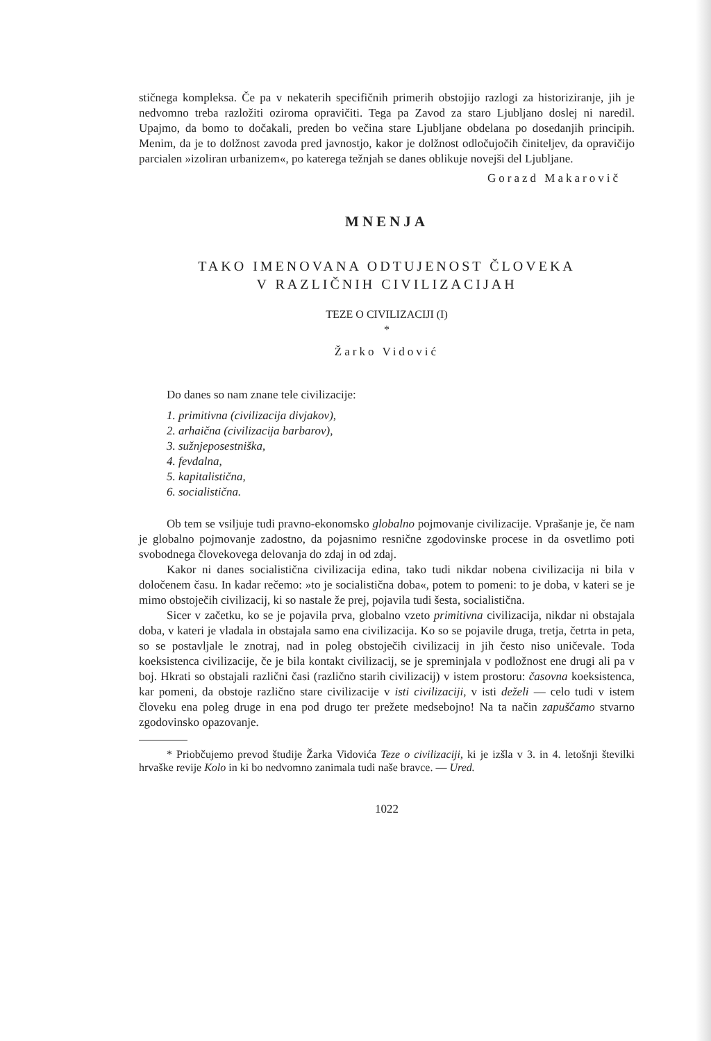stičnega kompleksa. Če pa v nekaterih specifičnih primerih obstojijo razlogi za historiziranje, jih je nedvomno treba razložiti oziroma opravičiti. Tega pa Zavod za staro Ljubljano doslej ni naredil. Upajmo, da bomo to dočakali, preden bo večina stare Ljubljane obdelana po dosedanjih principih. Menim, da je to dolžnost zavoda pred javnostjo, kakor je dolžnost odločujočih činiteljev, da opravičijo parcialen »izoliran urbanizem«, po katerega težnjah se danes oblikuje novejši del Ljubljane.
Gorazd Makarovič
MNENJA
TAKO IMENOVANA ODTUJENOST ČLOVEKA
V RAZLIČNIH CIVILIZACIJAH
TEZE O CIVILIZACIJI (I)
*
Žarko Vidović
Do danes so nam znane tele civilizacije:
1. primitivna (civilizacija divjakov),
2. arhaična (civilizacija barbarov),
3. sužnjeposestniška,
4. fevdalna,
5. kapitalistična,
6. socialistična.
Ob tem se vsiljuje tudi pravno-ekonomsko globalno pojmovanje civilizacije. Vprašanje je, če nam je globalno pojmovanje zadostno, da pojasnimo resnične zgodovinske procese in da osvetlimo poti svobodnega človekovega delovanja do zdaj in od zdaj.
Kakor ni danes socialistična civilizacija edina, tako tudi nikdar nobena civilizacija ni bila v določenem času. In kadar rečemo: »to je socialistična doba«, potem to pomeni: to je doba, v kateri se je mimo obstoječih civilizacij, ki so nastale že prej, pojavila tudi šesta, socialistična.
Sicer v začetku, ko se je pojavila prva, globalno vzeto primitivna civilizacija, nikdar ni obstajala doba, v kateri je vladala in obstajala samo ena civilizacija. Ko so se pojavile druga, tretja, četrta in peta, so se postavljale le znotraj, nad in poleg obstoječih civilizacij in jih često niso uničevale. Toda koeksistenca civilizacije, če je bila kontakt civilizacij, se je spreminjala v podložnost ene drugi ali pa v boj. Hkrati so obstajali različni časi (različno starih civilizacij) v istem prostoru: časovna koeksistenca, kar pomeni, da obstoje različno stare civilizacije v isti civilizaciji, v isti deželi — celo tudi v istem človeku ena poleg druge in ena pod drugo ter prežete medsebojno! Na ta način zapuščamo stvarno zgodovinsko opazovanje.
* Priobčujemo prevod študije Žarka Vidovića Teze o civilizaciji, ki je izšla v 3. in 4. letošnji številki hrvaške revije Kolo in ki bo nedvomno zanimala tudi naše bravce. — Ured.
1022